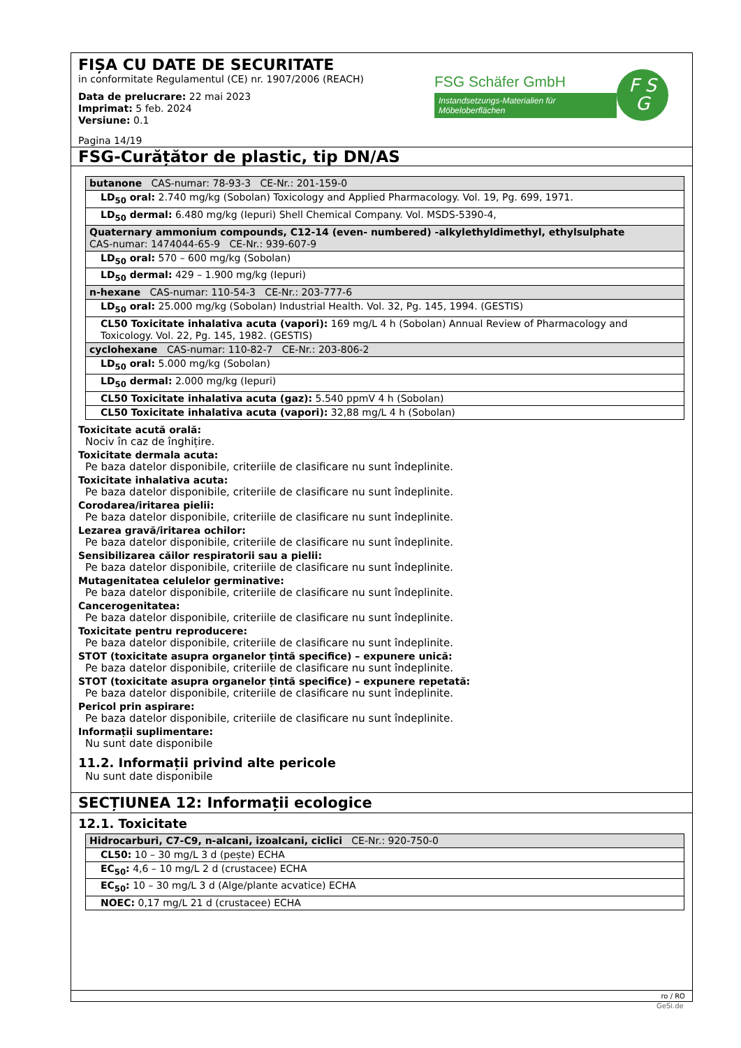FIȘA CU DATE DE SECURITATE
in conformitate Regulamentul (CE) nr. 1907/2006 (REACH)
Data de prelucrare: 22 mai 2023
Imprimat: 5 feb. 2024
Versiune: 0.1
Pagina 14/19
FSG Schäfer GmbH
Instandsetzungs-Materialien für Möbeloberflächen
F S
G
FSG-Curățător de plastic, tip DN/AS
| butanone CAS-numar: 78-93-3 CE-Nr.: 201-159-0 |
| LD<sub>50</sub> oral: 2.740 mg/kg (Sobolan) Toxicology and Applied Pharmacology. Vol. 19, Pg. 699, 1971. |
| LD<sub>50</sub> dermal: 6.480 mg/kg (Iepuri) Shell Chemical Company. Vol. MSDS-5390-4, |
| Quaternary ammonium compounds, C12-14 (even- numbered) -alkylethyldimethyl, ethylsulphate CAS-numar: 1474044-65-9 CE-Nr.: 939-607-9 |
| LD<sub>50</sub> oral: 570 – 600 mg/kg (Sobolan) |
| LD<sub>50</sub> dermal: 429 – 1.900 mg/kg (Iepuri) |
| n-hexane CAS-numar: 110-54-3 CE-Nr.: 203-777-6 |
| LD<sub>50</sub> oral: 25.000 mg/kg (Sobolan) Industrial Health. Vol. 32, Pg. 145, 1994. (GESTIS) |
| CL50 Toxicitate inhalativa acuta (vapori): 169 mg/L 4 h (Sobolan) Annual Review of Pharmacology and Toxicology. Vol. 22, Pg. 145, 1982. (GESTIS) |
| cyclohexane CAS-numar: 110-82-7 CE-Nr.: 203-806-2 |
| LD<sub>50</sub> oral: 5.000 mg/kg (Sobolan) |
| LD<sub>50</sub> dermal: 2.000 mg/kg (Iepuri) |
| CL50 Toxicitate inhalativa acuta (gaz): 5.540 ppmV 4 h (Sobolan) |
| CL50 Toxicitate inhalativa acuta (vapori): 32,88 mg/L 4 h (Sobolan) |
Toxicitate acută orală:
Nociv în caz de înghițire.
Toxicitate dermala acuta:
Pe baza datelor disponibile, criteriile de clasificare nu sunt îndeplinite.
Toxicitate inhalativa acuta:
Pe baza datelor disponibile, criteriile de clasificare nu sunt îndeplinite.
Corodarea/iritarea pielii:
Pe baza datelor disponibile, criteriile de clasificare nu sunt îndeplinite.
Lezarea gravă/iritarea ochilor:
Pe baza datelor disponibile, criteriile de clasificare nu sunt îndeplinite.
Sensibilizarea căilor respiratorii sau a pielii:
Pe baza datelor disponibile, criteriile de clasificare nu sunt îndeplinite.
Mutagenitatea celulelor germinative:
Pe baza datelor disponibile, criteriile de clasificare nu sunt îndeplinite.
Cancerogenitatea:
Pe baza datelor disponibile, criteriile de clasificare nu sunt îndeplinite.
Toxicitate pentru reproducere:
Pe baza datelor disponibile, criteriile de clasificare nu sunt îndeplinite.
STOT (toxicitate asupra organelor țintă specifice) – expunere unică:
Pe baza datelor disponibile, criteriile de clasificare nu sunt îndeplinite.
STOT (toxicitate asupra organelor țintă specifice) – expunere repetată:
Pe baza datelor disponibile, criteriile de clasificare nu sunt îndeplinite.
Pericol prin aspirare:
Pe baza datelor disponibile, criteriile de clasificare nu sunt îndeplinite.
Informații suplimentare:
Nu sunt date disponibile
11.2. Informații privind alte pericole
Nu sunt date disponibile
SECȚIUNEA 12: Informații ecologice
12.1. Toxicitate
| Hidrocarburi, C7-C9, n-alcani, izoalcani, ciclici CE-Nr.: 920-750-0 |
| CL50: 10 – 30 mg/L 3 d (pește) ECHA |
| EC<sub>50</sub>: 4,6 – 10 mg/L 2 d (crustacee) ECHA |
| EC<sub>50</sub>: 10 – 30 mg/L 3 d (Alge/plante acvatice) ECHA |
| NOEC: 0,17 mg/L 21 d (crustacee) ECHA |
ro / RO
GeSi.de